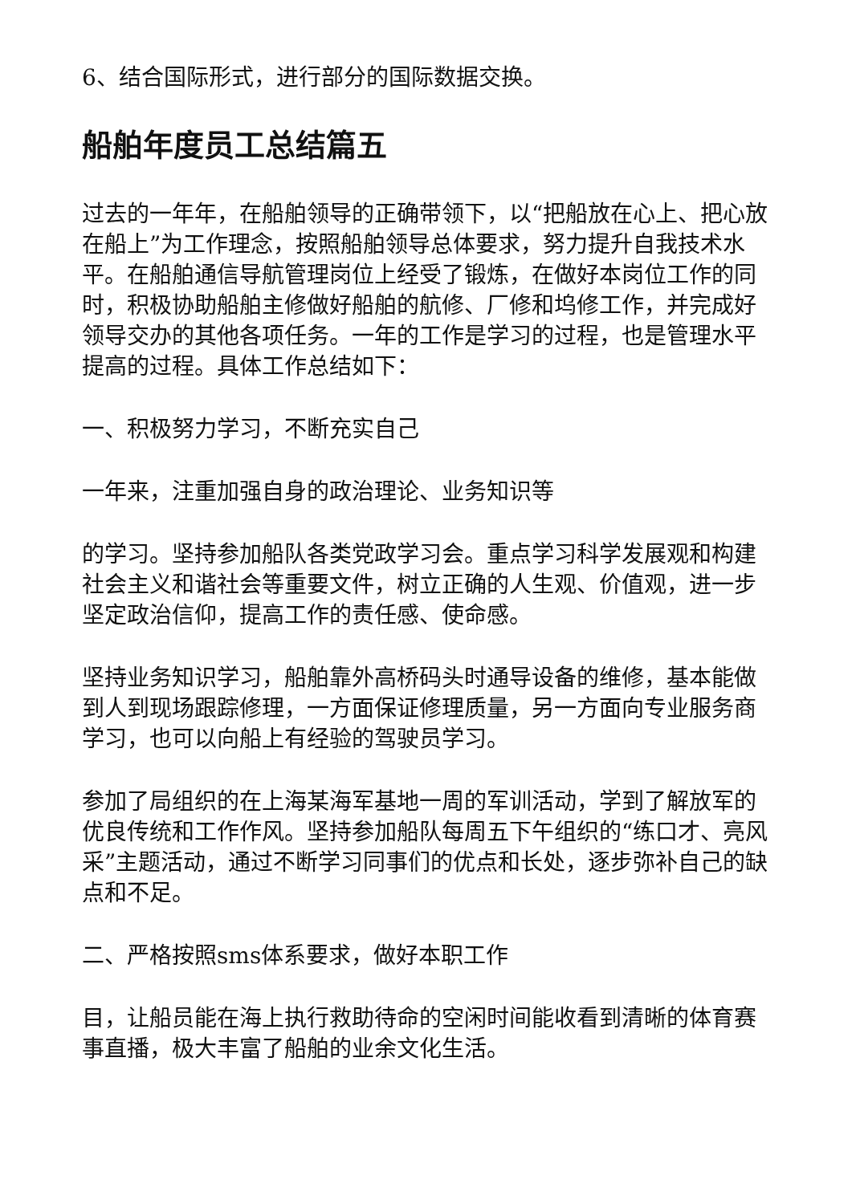6、结合国际形式，进行部分的国际数据交换。
船舶年度员工总结篇五
过去的一年年，在船舶领导的正确带领下，以“把船放在心上、把心放在船上”为工作理念，按照船舶领导总体要求，努力提升自我技术水平。在船舶通信导航管理岗位上经受了锻炼，在做好本岗位工作的同时，积极协助船舶主修做好船舶的航修、厂修和坞修工作，并完成好领导交办的其他各项任务。一年的工作是学习的过程，也是管理水平提高的过程。具体工作总结如下：
一、积极努力学习，不断充实自己
一年来，注重加强自身的政治理论、业务知识等
的学习。坚持参加船队各类党政学习会。重点学习科学发展观和构建社会主义和谐社会等重要文件，树立正确的人生观、价值观，进一步坚定政治信仰，提高工作的责任感、使命感。
坚持业务知识学习，船舶靠外高桥码头时通导设备的维修，基本能做到人到现场跟踪修理，一方面保证修理质量，另一方面向专业服务商学习，也可以向船上有经验的驾驶员学习。
参加了局组织的在上海某海军基地一周的军训活动，学到了解放军的优良传统和工作作风。坚持参加船队每周五下午组织的“练口才、亮风采”主题活动，通过不断学习同事们的优点和长处，逐步弥补自己的缺点和不足。
二、严格按照sms体系要求，做好本职工作
目，让船员能在海上执行救助待命的空闲时间能收看到清晰的体育赛事直播，极大丰富了船舶的业余文化生活。